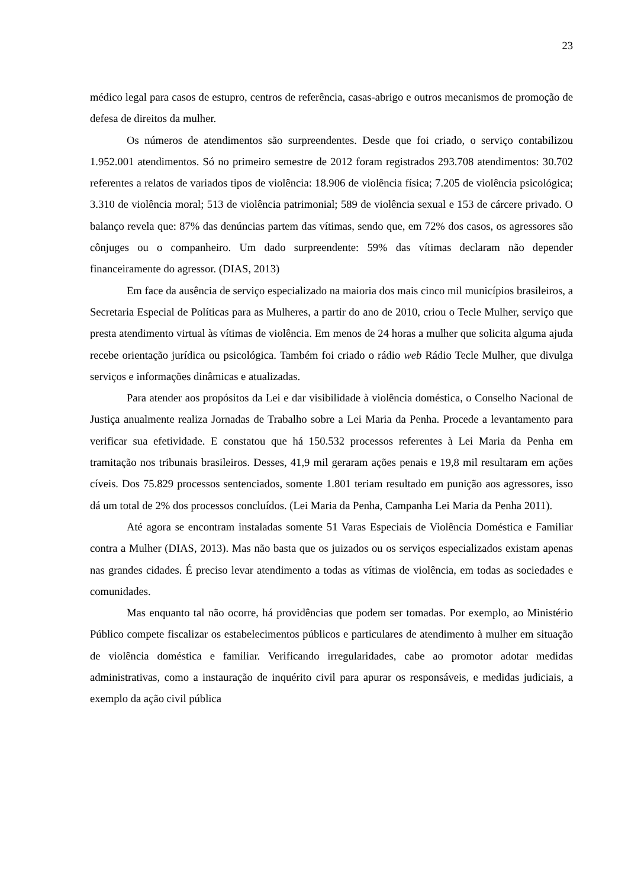23
médico legal para casos de estupro, centros de referência, casas-abrigo e outros mecanismos de promoção de defesa de direitos da mulher.
Os números de atendimentos são surpreendentes. Desde que foi criado, o serviço contabilizou 1.952.001 atendimentos. Só no primeiro semestre de 2012 foram registrados 293.708 atendimentos: 30.702 referentes a relatos de variados tipos de violência: 18.906 de violência física; 7.205 de violência psicológica; 3.310 de violência moral; 513 de violência patrimonial; 589 de violência sexual e 153 de cárcere privado. O balanço revela que: 87% das denúncias partem das vítimas, sendo que, em 72% dos casos, os agressores são cônjuges ou o companheiro. Um dado surpreendente: 59% das vítimas declaram não depender financeiramente do agressor. (DIAS, 2013)
Em face da ausência de serviço especializado na maioria dos mais cinco mil municípios brasileiros, a Secretaria Especial de Políticas para as Mulheres, a partir do ano de 2010, criou o Tecle Mulher, serviço que presta atendimento virtual às vítimas de violência. Em menos de 24 horas a mulher que solicita alguma ajuda recebe orientação jurídica ou psicológica. Também foi criado o rádio web Rádio Tecle Mulher, que divulga serviços e informações dinâmicas e atualizadas.
Para atender aos propósitos da Lei e dar visibilidade à violência doméstica, o Conselho Nacional de Justiça anualmente realiza Jornadas de Trabalho sobre a Lei Maria da Penha. Procede a levantamento para verificar sua efetividade. E constatou que há 150.532 processos referentes à Lei Maria da Penha em tramitação nos tribunais brasileiros. Desses, 41,9 mil geraram ações penais e 19,8 mil resultaram em ações cíveis. Dos 75.829 processos sentenciados, somente 1.801 teriam resultado em punição aos agressores, isso dá um total de 2% dos processos concluídos. (Lei Maria da Penha, Campanha Lei Maria da Penha 2011).
Até agora se encontram instaladas somente 51 Varas Especiais de Violência Doméstica e Familiar contra a Mulher (DIAS, 2013). Mas não basta que os juizados ou os serviços especializados existam apenas nas grandes cidades. É preciso levar atendimento a todas as vítimas de violência, em todas as sociedades e comunidades.
Mas enquanto tal não ocorre, há providências que podem ser tomadas. Por exemplo, ao Ministério Público compete fiscalizar os estabelecimentos públicos e particulares de atendimento à mulher em situação de violência doméstica e familiar. Verificando irregularidades, cabe ao promotor adotar medidas administrativas, como a instauração de inquérito civil para apurar os responsáveis, e medidas judiciais, a exemplo da ação civil pública